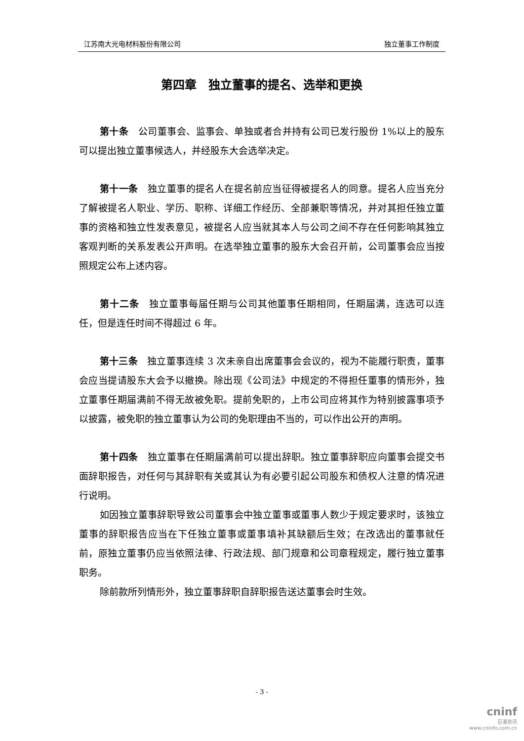江苏南大光电材料股份有限公司 独立董事工作制度
第四章　独立董事的提名、选举和更换
第十条　公司董事会、监事会、单独或者合并持有公司已发行股份 1%以上的股东可以提出独立董事候选人，并经股东大会选举决定。
第十一条　独立董事的提名人在提名前应当征得被提名人的同意。提名人应当充分了解被提名人职业、学历、职称、详细工作经历、全部兼职等情况，并对其担任独立董事的资格和独立性发表意见，被提名人应当就其本人与公司之间不存在任何影响其独立客观判断的关系发表公开声明。在选举独立董事的股东大会召开前，公司董事会应当按照规定公布上述内容。
第十二条　独立董事每届任期与公司其他董事任期相同，任期届满，连选可以连任，但是连任时间不得超过 6 年。
第十三条　独立董事连续 3 次未亲自出席董事会会议的，视为不能履行职责，董事会应当提请股东大会予以撤换。除出现《公司法》中规定的不得担任董事的情形外，独立董事任期届满前不得无故被免职。提前免职的，上市公司应将其作为特别披露事项予以披露，被免职的独立董事认为公司的免职理由不当的，可以作出公开的声明。
第十四条　独立董事在任期届满前可以提出辞职。独立董事辞职应向董事会提交书面辞职报告，对任何与其辞职有关或其认为有必要引起公司股东和债权人注意的情况进行说明。
如因独立董事辞职导致公司董事会中独立董事或董事人数少于规定要求时，该独立董事的辞职报告应当在下任独立董事或董事填补其缺额后生效；在改选出的董事就任前，原独立董事仍应当依照法律、行政法规、部门规章和公司章程规定，履行独立董事职务。
除前款所列情形外，独立董事辞职自辞职报告送达董事会时生效。
- 3 -
cninf
巨潮资讯
www.cninfo.com.cn